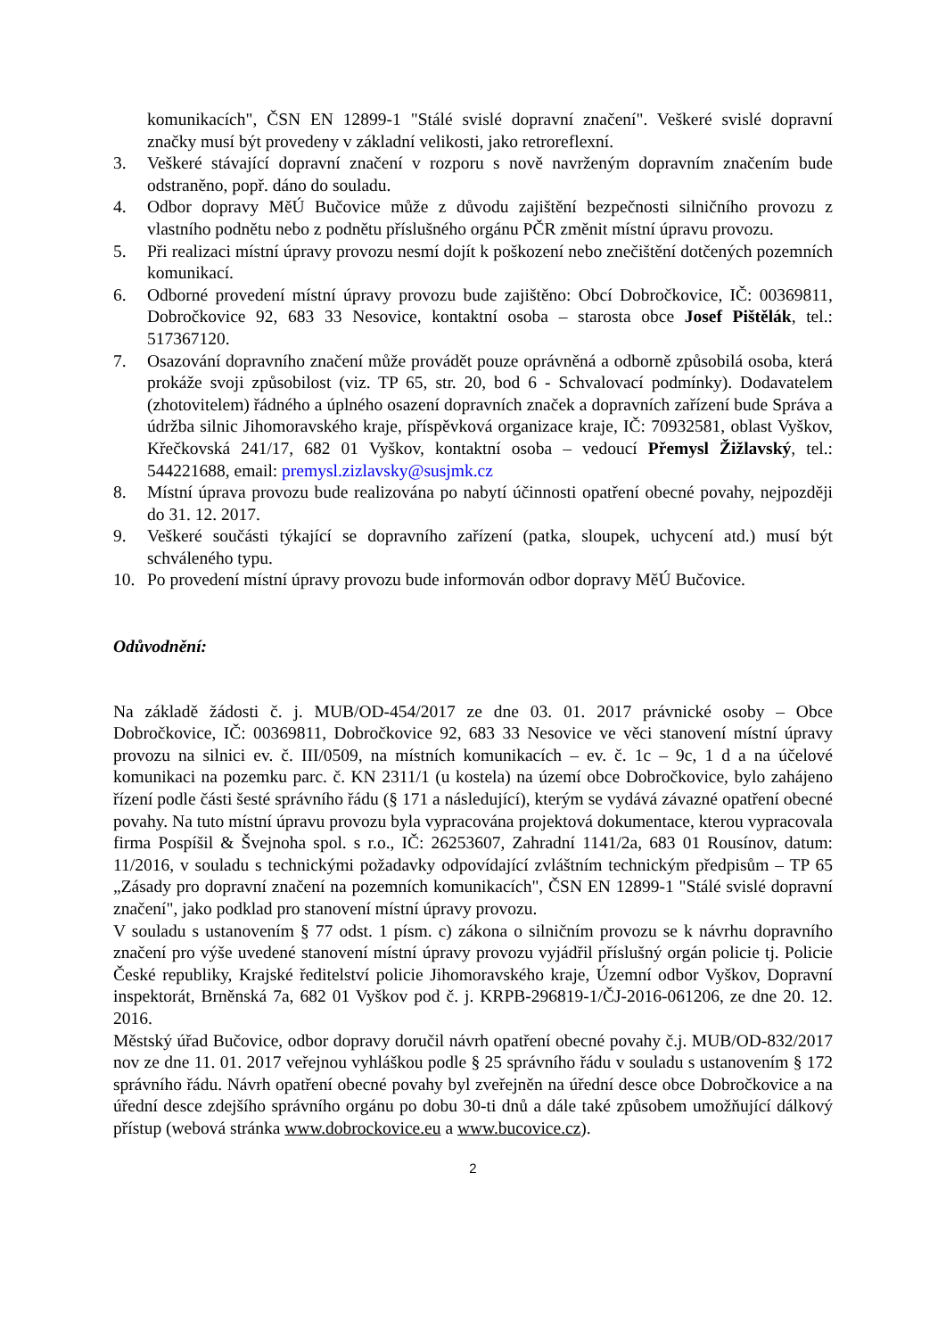komunikacích", ČSN EN 12899-1 "Stálé svislé dopravní značení". Veškeré svislé dopravní značky musí být provedeny v základní velikosti, jako retroreflexní.
3. Veškeré stávající dopravní značení v rozporu s nově navrženým dopravním značením bude odstraněno, popř. dáno do souladu.
4. Odbor dopravy MěÚ Bučovice může z důvodu zajištění bezpečnosti silničního provozu z vlastního podnětu nebo z podnětu příslušného orgánu PČR změnit místní úpravu provozu.
5. Při realizaci místní úpravy provozu nesmí dojít k poškození nebo znečištění dotčených pozemních komunikací.
6. Odborné provedení místní úpravy provozu bude zajištěno: Obcí Dobročkovice, IČ: 00369811, Dobročkovice 92, 683 33 Nesovice, kontaktní osoba – starosta obce Josef Pištělák, tel.: 517367120.
7. Osazování dopravního značení může provádět pouze oprávněná a odborně způsobilá osoba, která prokáže svoji způsobilost (viz. TP 65, str. 20, bod 6 - Schvalovací podmínky). Dodavatelem (zhotovitelem) řádného a úplného osazení dopravních značek a dopravních zařízení bude Správa a údržba silnic Jihomoravského kraje, příspěvková organizace kraje, IČ: 70932581, oblast Vyškov, Křečkovská 241/17, 682 01 Vyškov, kontaktní osoba – vedoucí Přemysl Žižlavský, tel.: 544221688, email: premysl.zizlavsky@susjmk.cz
8. Místní úprava provozu bude realizována po nabytí účinnosti opatření obecné povahy, nejpozději do 31. 12. 2017.
9. Veškeré součásti týkající se dopravního zařízení (patka, sloupek, uchycení atd.) musí být schváleného typu.
10. Po provedení místní úpravy provozu bude informován odbor dopravy MěÚ Bučovice.
Odůvodnění:
Na základě žádosti č. j. MUB/OD-454/2017 ze dne 03. 01. 2017 právnické osoby – Obce Dobročkovice, IČ: 00369811, Dobročkovice 92, 683 33 Nesovice ve věci stanovení místní úpravy provozu na silnici ev. č. III/0509, na místních komunikacích – ev. č. 1c – 9c, 1 d a na účelové komunikaci na pozemku parc. č. KN 2311/1 (u kostela) na území obce Dobročkovice, bylo zahájeno řízení podle části šesté správního řádu (§ 171 a následující), kterým se vydává závazné opatření obecné povahy. Na tuto místní úpravu provozu byla vypracována projektová dokumentace, kterou vypracovala firma Pospíšil & Švejnoha spol. s r.o., IČ: 26253607, Zahradní 1141/2a, 683 01 Rousínov, datum: 11/2016, v souladu s technickými požadavky odpovídající zvláštním technickým předpisům – TP 65 „Zásady pro dopravní značení na pozemních komunikacích", ČSN EN 12899-1 "Stálé svislé dopravní značení", jako podklad pro stanovení místní úpravy provozu.
V souladu s ustanovením § 77 odst. 1 písm. c) zákona o silničním provozu se k návrhu dopravního značení pro výše uvedené stanovení místní úpravy provozu vyjádřil příslušný orgán policie tj. Policie České republiky, Krajské ředitelství policie Jihomoravského kraje, Územní odbor Vyškov, Dopravní inspektorát, Brněnská 7a, 682 01 Vyškov pod č. j. KRPB-296819-1/ČJ-2016-061206, ze dne 20. 12. 2016.
Městský úřad Bučovice, odbor dopravy doručil návrh opatření obecné povahy č.j. MUB/OD-832/2017 nov ze dne 11. 01. 2017 veřejnou vyhláškou podle § 25 správního řádu v souladu s ustanovením § 172 správního řádu. Návrh opatření obecné povahy byl zveřejněn na úřední desce obce Dobročkovice a na úřední desce zdejšího správního orgánu po dobu 30-ti dnů a dále také způsobem umožňující dálkový přístup (webová stránka www.dobrockovice.eu a www.bucovice.cz).
2